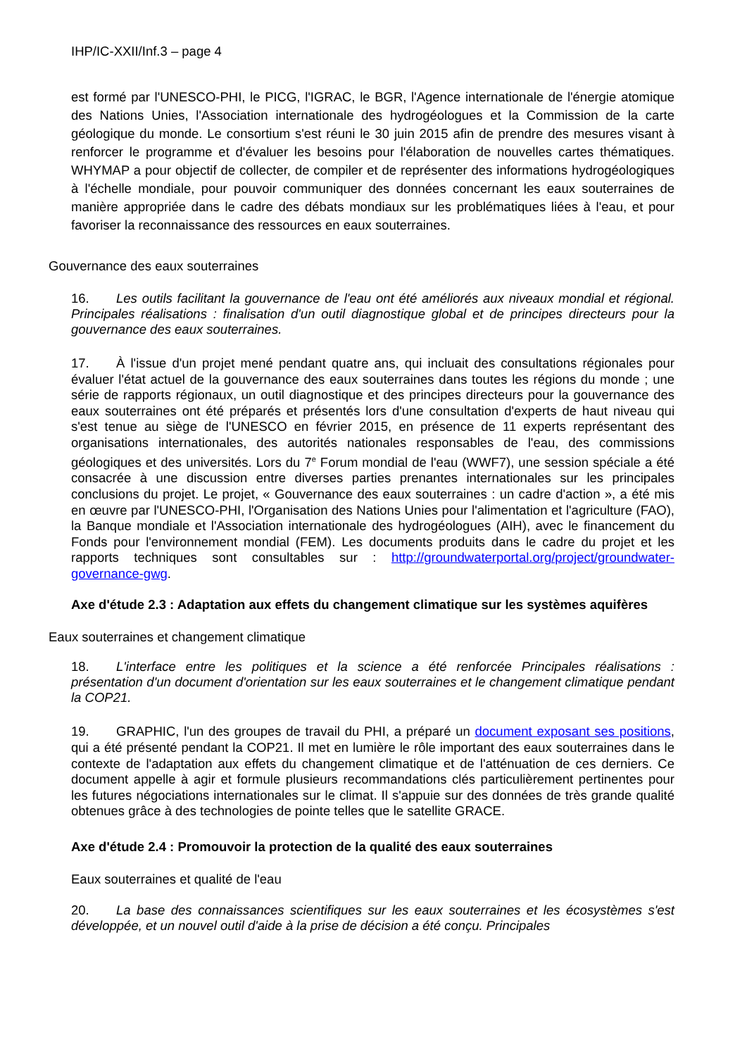IHP/IC-XXII/Inf.3 – page 4
est formé par l'UNESCO-PHI, le PICG, l'IGRAC, le BGR, l'Agence internationale de l'énergie atomique des Nations Unies, l'Association internationale des hydrogéologues et la Commission de la carte géologique du monde. Le consortium s'est réuni le 30 juin 2015 afin de prendre des mesures visant à renforcer le programme et d'évaluer les besoins pour l'élaboration de nouvelles cartes thématiques. WHYMAP a pour objectif de collecter, de compiler et de représenter des informations hydrogéologiques à l'échelle mondiale, pour pouvoir communiquer des données concernant les eaux souterraines de manière appropriée dans le cadre des débats mondiaux sur les problématiques liées à l'eau, et pour favoriser la reconnaissance des ressources en eaux souterraines.
Gouvernance des eaux souterraines
16. Les outils facilitant la gouvernance de l'eau ont été améliorés aux niveaux mondial et régional. Principales réalisations : finalisation d'un outil diagnostique global et de principes directeurs pour la gouvernance des eaux souterraines.
17. À l'issue d'un projet mené pendant quatre ans, qui incluait des consultations régionales pour évaluer l'état actuel de la gouvernance des eaux souterraines dans toutes les régions du monde ; une série de rapports régionaux, un outil diagnostique et des principes directeurs pour la gouvernance des eaux souterraines ont été préparés et présentés lors d'une consultation d'experts de haut niveau qui s'est tenue au siège de l'UNESCO en février 2015, en présence de 11 experts représentant des organisations internationales, des autorités nationales responsables de l'eau, des commissions géologiques et des universités. Lors du 7<sup>e</sup> Forum mondial de l'eau (WWF7), une session spéciale a été consacrée à une discussion entre diverses parties prenantes internationales sur les principales conclusions du projet. Le projet, « Gouvernance des eaux souterraines : un cadre d'action », a été mis en œuvre par l'UNESCO-PHI, l'Organisation des Nations Unies pour l'alimentation et l'agriculture (FAO), la Banque mondiale et l'Association internationale des hydrogéologues (AIH), avec le financement du Fonds pour l'environnement mondial (FEM). Les documents produits dans le cadre du projet et les rapports techniques sont consultables sur : http://groundwaterportal.org/project/groundwater-governance-gwg.
Axe d'étude 2.3 : Adaptation aux effets du changement climatique sur les systèmes aquifères
Eaux souterraines et changement climatique
18. L'interface entre les politiques et la science a été renforcée Principales réalisations : présentation d'un document d'orientation sur les eaux souterraines et le changement climatique pendant la COP21.
19. GRAPHIC, l'un des groupes de travail du PHI, a préparé un document exposant ses positions, qui a été présenté pendant la COP21. Il met en lumière le rôle important des eaux souterraines dans le contexte de l'adaptation aux effets du changement climatique et de l'atténuation de ces derniers. Ce document appelle à agir et formule plusieurs recommandations clés particulièrement pertinentes pour les futures négociations internationales sur le climat. Il s'appuie sur des données de très grande qualité obtenues grâce à des technologies de pointe telles que le satellite GRACE.
Axe d'étude 2.4 : Promouvoir la protection de la qualité des eaux souterraines
Eaux souterraines et qualité de l'eau
20. La base des connaissances scientifiques sur les eaux souterraines et les écosystèmes s'est développée, et un nouvel outil d'aide à la prise de décision a été conçu. Principales